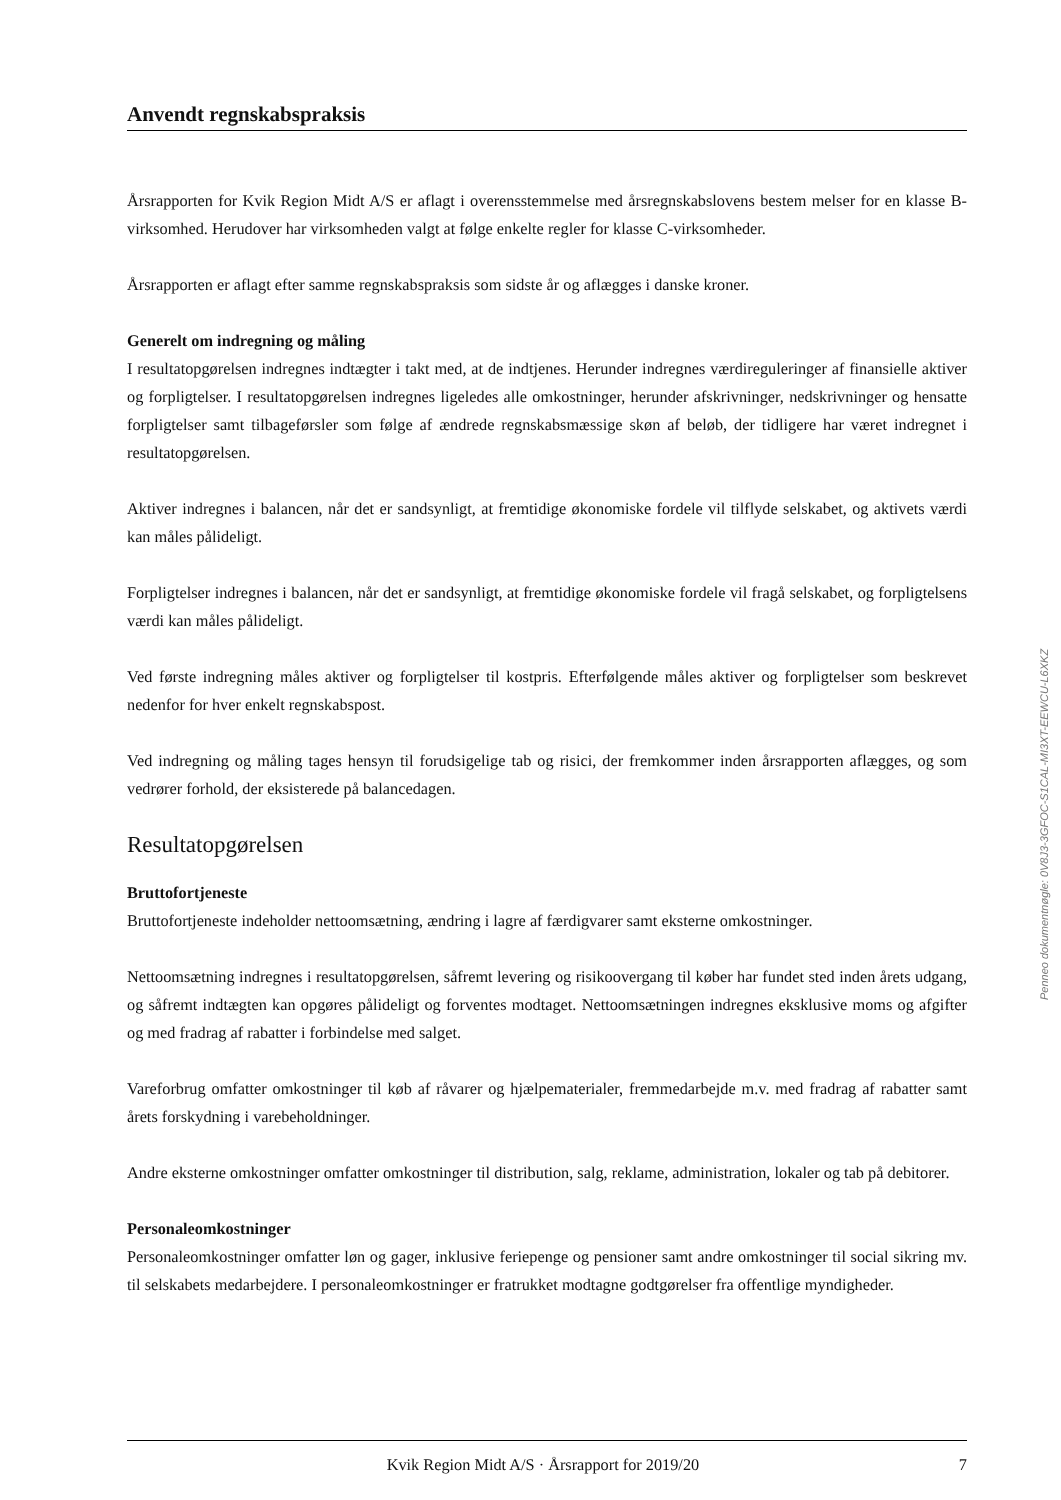Anvendt regnskabspraksis
Årsrapporten for Kvik Region Midt A/S er aflagt i overensstemmelse med årsregnskabslovens bestem melser for en klasse B-virksomhed. Herudover har virksomheden valgt at følge enkelte regler for klasse C-virksomheder.
Årsrapporten er aflagt efter samme regnskabspraksis som sidste år og aflægges i danske kroner.
Generelt om indregning og måling
I resultatopgørelsen indregnes indtægter i takt med, at de indtjenes. Herunder indregnes værdireguleringer af finansielle aktiver og forpligtelser. I resultatopgørelsen indregnes ligeledes alle omkostninger, herunder afskrivninger, nedskrivninger og hensatte forpligtelser samt tilbageførsler som følge af ændrede regnskabsmæssige skøn af beløb, der tidligere har været indregnet i resultatopgørelsen.
Aktiver indregnes i balancen, når det er sandsynligt, at fremtidige økonomiske fordele vil tilflyde selskabet, og aktivets værdi kan måles pålideligt.
Forpligtelser indregnes i balancen, når det er sandsynligt, at fremtidige økonomiske fordele vil fragå selskabet, og forpligtelsens værdi kan måles pålideligt.
Ved første indregning måles aktiver og forpligtelser til kostpris. Efterfølgende måles aktiver og forpligtelser som beskrevet nedenfor for hver enkelt regnskabspost.
Ved indregning og måling tages hensyn til forudsigelige tab og risici, der fremkommer inden årsrapporten aflægges, og som vedrører forhold, der eksisterede på balancedagen.
Resultatopgørelsen
Bruttofortjeneste
Bruttofortjeneste indeholder nettoomsætning, ændring i lagre af færdigvarer samt eksterne omkostninger.
Nettoomsætning indregnes i resultatopgørelsen, såfremt levering og risikoovergang til køber har fundet sted inden årets udgang, og såfremt indtægten kan opgøres pålideligt og forventes modtaget. Nettoomsætningen indregnes eksklusive moms og afgifter og med fradrag af rabatter i forbindelse med salget.
Vareforbrug omfatter omkostninger til køb af råvarer og hjælpematerialer, fremmedarbejde m.v. med fradrag af rabatter samt årets forskydning i varebeholdninger.
Andre eksterne omkostninger omfatter omkostninger til distribution, salg, reklame, administration, lokaler og tab på debitorer.
Personaleomkostninger
Personaleomkostninger omfatter løn og gager, inklusive feriepenge og pensioner samt andre omkostninger til social sikring mv. til selskabets medarbejdere. I personaleomkostninger er fratrukket modtagne godtgørelser fra offentlige myndigheder.
Penneo dokumentnøgle: 0V8J3-3GFOC-S1CAL-MI3XT-EEWCU-L6XKZ
Kvik Region Midt A/S · Årsrapport for 2019/20 7